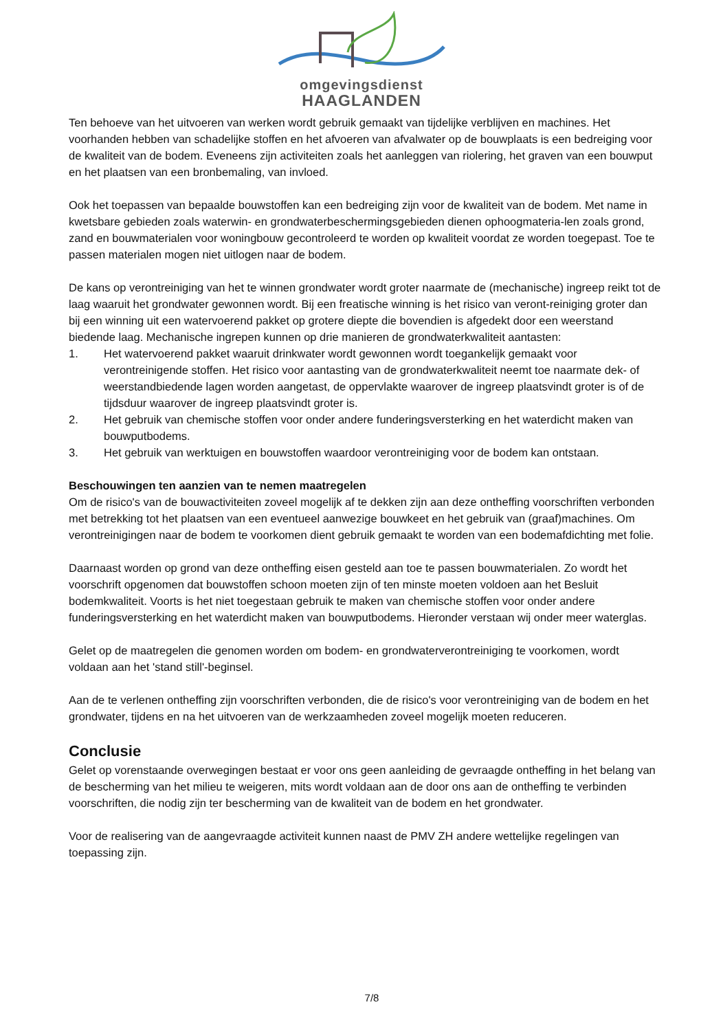omgevingsdienst
HAAGLANDEN
Ten behoeve van het uitvoeren van werken wordt gebruik gemaakt van tijdelijke verblijven en machines. Het voorhanden hebben van schadelijke stoffen en het afvoeren van afvalwater op de bouwplaats is een bedreiging voor de kwaliteit van de bodem. Eveneens zijn activiteiten zoals het aanleggen van riolering, het graven van een bouwput en het plaatsen van een bronbemaling, van invloed.
Ook het toepassen van bepaalde bouwstoffen kan een bedreiging zijn voor de kwaliteit van de bodem. Met name in kwetsbare gebieden zoals waterwin- en grondwaterbeschermingsgebieden dienen ophoogmateria-len zoals grond, zand en bouwmaterialen voor woningbouw gecontroleerd te worden op kwaliteit voordat ze worden toegepast. Toe te passen materialen mogen niet uitlogen naar de bodem.
De kans op verontreiniging van het te winnen grondwater wordt groter naarmate de (mechanische) ingreep reikt tot de laag waaruit het grondwater gewonnen wordt. Bij een freatische winning is het risico van veront-reiniging groter dan bij een winning uit een watervoerend pakket op grotere diepte die bovendien is afgedekt door een weerstand biedende laag. Mechanische ingrepen kunnen op drie manieren de grondwaterkwaliteit aantasten:
1. Het watervoerend pakket waaruit drinkwater wordt gewonnen wordt toegankelijk gemaakt voor verontreinigende stoffen. Het risico voor aantasting van de grondwaterkwaliteit neemt toe naarmate dek- of weerstandbiedende lagen worden aangetast, de oppervlakte waarover de ingreep plaatsvindt groter is of de tijdsduur waarover de ingreep plaatsvindt groter is.
2. Het gebruik van chemische stoffen voor onder andere funderingsversterking en het waterdicht maken van bouwputbodems.
3. Het gebruik van werktuigen en bouwstoffen waardoor verontreiniging voor de bodem kan ontstaan.
Beschouwingen ten aanzien van te nemen maatregelen
Om de risico's van de bouwactiviteiten zoveel mogelijk af te dekken zijn aan deze ontheffing voorschriften verbonden met betrekking tot het plaatsen van een eventueel aanwezige bouwkeet en het gebruik van (graaf)machines. Om verontreinigingen naar de bodem te voorkomen dient gebruik gemaakt te worden van een bodemafdichting met folie.
Daarnaast worden op grond van deze ontheffing eisen gesteld aan toe te passen bouwmaterialen. Zo wordt het voorschrift opgenomen dat bouwstoffen schoon moeten zijn of ten minste moeten voldoen aan het Besluit bodemkwaliteit. Voorts is het niet toegestaan gebruik te maken van chemische stoffen voor onder andere funderingsversterking en het waterdicht maken van bouwputbodems. Hieronder verstaan wij onder meer waterglas.
Gelet op de maatregelen die genomen worden om bodem- en grondwaterverontreiniging te voorkomen, wordt voldaan aan het 'stand still'-beginsel.
Aan de te verlenen ontheffing zijn voorschriften verbonden, die de risico's voor verontreiniging van de bodem en het grondwater, tijdens en na het uitvoeren van de werkzaamheden zoveel mogelijk moeten reduceren.
Conclusie
Gelet op vorenstaande overwegingen bestaat er voor ons geen aanleiding de gevraagde ontheffing in het belang van de bescherming van het milieu te weigeren, mits wordt voldaan aan de door ons aan de ontheffing te verbinden voorschriften, die nodig zijn ter bescherming van de kwaliteit van de bodem en het grondwater.
Voor de realisering van de aangevraagde activiteit kunnen naast de PMV ZH andere wettelijke regelingen van toepassing zijn.
7/8